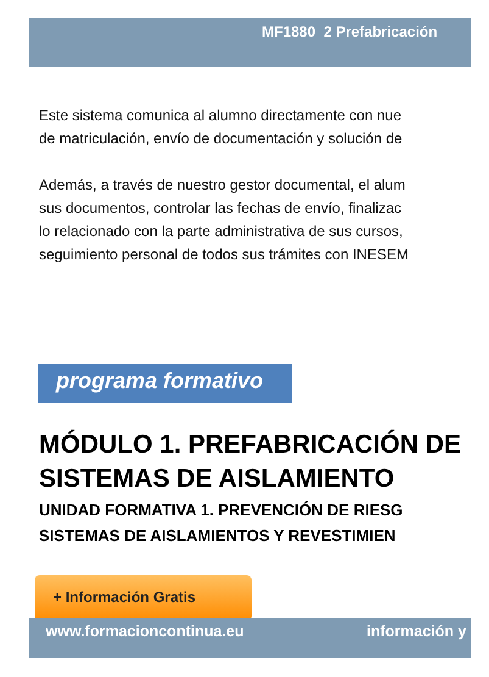MF1880_2 Prefabricación
Este sistema comunica al alumno directamente con nue
de matriculación, envío de documentación y solución de
Además, a través de nuestro gestor documental, el alum
sus documentos, controlar las fechas de envío, finalizac
lo relacionado con la parte administrativa de sus cursos,
seguimiento personal de todos sus trámites con INESEM
programa formativo
MÓDULO 1. PREFABRICACIÓN DE
SISTEMAS DE AISLAMIENTO
UNIDAD FORMATIVA 1. PREVENCIÓN DE RIESG
SISTEMAS DE AISLAMIENTOS Y REVESTIMIEN
+ Información Gratis
www.formacioncontinua.eu información y